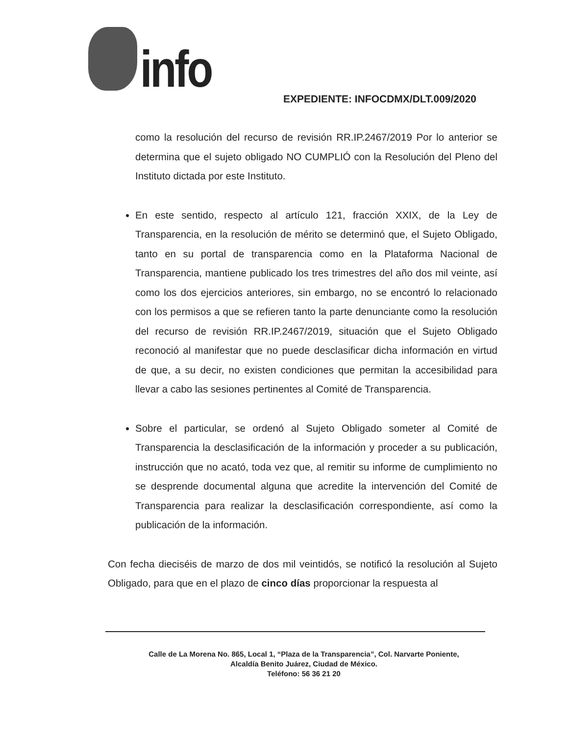info
EXPEDIENTE: INFOCDMX/DLT.009/2020
como la resolución del recurso de revisión RR.IP.2467/2019 Por lo anterior se determina que el sujeto obligado NO CUMPLIÓ con la Resolución del Pleno del Instituto dictada por este Instituto.
En este sentido, respecto al artículo 121, fracción XXIX, de la Ley de Transparencia, en la resolución de mérito se determinó que, el Sujeto Obligado, tanto en su portal de transparencia como en la Plataforma Nacional de Transparencia, mantiene publicado los tres trimestres del año dos mil veinte, así como los dos ejercicios anteriores, sin embargo, no se encontró lo relacionado con los permisos a que se refieren tanto la parte denunciante como la resolución del recurso de revisión RR.IP.2467/2019, situación que el Sujeto Obligado reconoció al manifestar que no puede desclasificar dicha información en virtud de que, a su decir, no existen condiciones que permitan la accesibilidad para llevar a cabo las sesiones pertinentes al Comité de Transparencia.
Sobre el particular, se ordenó al Sujeto Obligado someter al Comité de Transparencia la desclasificación de la información y proceder a su publicación, instrucción que no acató, toda vez que, al remitir su informe de cumplimiento no se desprende documental alguna que acredite la intervención del Comité de Transparencia para realizar la desclasificación correspondiente, así como la publicación de la información.
Con fecha dieciséis de marzo de dos mil veintidós, se notificó la resolución al Sujeto Obligado, para que en el plazo de cinco días proporcionar la respuesta al
Calle de La Morena No. 865, Local 1, “Plaza de la Transparencia”, Col. Narvarte Poniente,
Alcaldía Benito Juárez, Ciudad de México.
Teléfono: 56 36 21 20